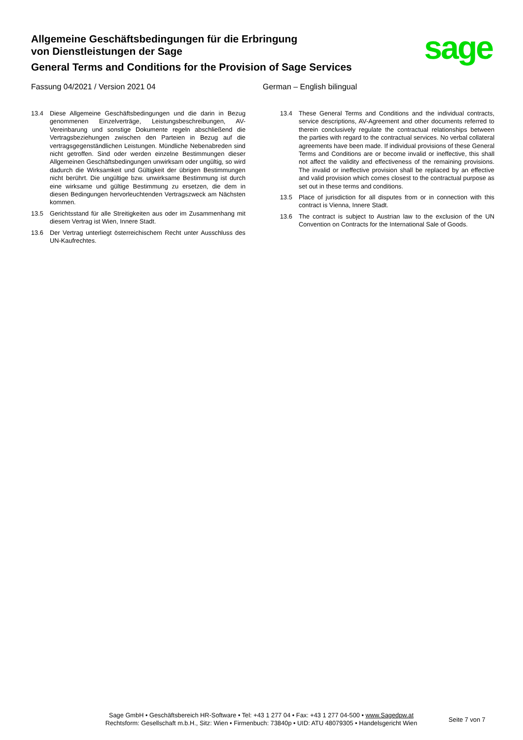Allgemeine Geschäftsbedingungen für die Erbringung
von Dienstleistungen der Sage
General Terms and Conditions for the Provision of Sage Services
sage
Fassung 04/2021 / Version 2021 04 German – English bilingual
13.4 Diese Allgemeine Geschäftsbedingungen und die darin in Bezug genommenen Einzelverträge, Leistungsbeschreibungen, AV-Vereinbarung und sonstige Dokumente regeln abschließend die Vertragsbeziehungen zwischen den Parteien in Bezug auf die vertragsgegenständlichen Leistungen. Mündliche Nebenabreden sind nicht getroffen. Sind oder werden einzelne Bestimmungen dieser Allgemeinen Geschäftsbedingungen unwirksam oder ungültig, so wird dadurch die Wirksamkeit und Gültigkeit der übrigen Bestimmungen nicht berührt. Die ungültige bzw. unwirksame Bestimmung ist durch eine wirksame und gültige Bestimmung zu ersetzen, die dem in diesen Bedingungen hervorleuchtenden Vertragszweck am Nächsten kommen.
13.5 Gerichtsstand für alle Streitigkeiten aus oder im Zusammenhang mit diesem Vertrag ist Wien, Innere Stadt.
13.6 Der Vertrag unterliegt österreichischem Recht unter Ausschluss des UN-Kaufrechtes.
13.4 These General Terms and Conditions and the individual contracts, service descriptions, AV-Agreement and other documents referred to therein conclusively regulate the contractual relationships between the parties with regard to the contractual services. No verbal collateral agreements have been made. If individual provisions of these General Terms and Conditions are or become invalid or ineffective, this shall not affect the validity and effectiveness of the remaining provisions. The invalid or ineffective provision shall be replaced by an effective and valid provision which comes closest to the contractual purpose as set out in these terms and conditions.
13.5 Place of jurisdiction for all disputes from or in connection with this contract is Vienna, Innere Stadt.
13.6 The contract is subject to Austrian law to the exclusion of the UN Convention on Contracts for the International Sale of Goods.
Sage GmbH • Geschäftsbereich HR-Software • Tel: +43 1 277 04 • Fax: +43 1 277 04-500 • www.Sagedpw.at
Rechtsform: Gesellschaft m.b.H., Sitz: Wien • Firmenbuch: 73840p • UID: ATU 48079305 • Handelsgericht Wien
Seite 7 von 7